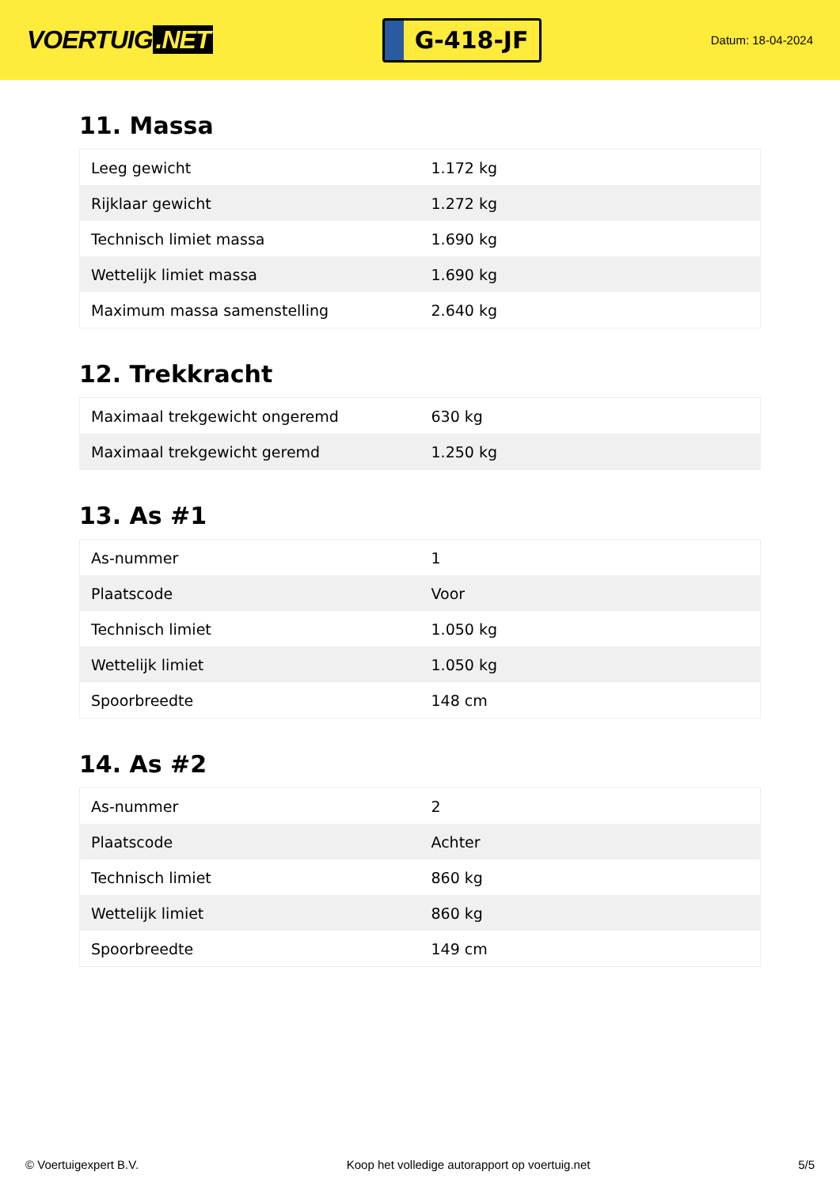VOERTUIG.NET
G-418-JF
Datum: 18-04-2024
11. Massa
| Leeg gewicht | 1.172 kg |
| Rijklaar gewicht | 1.272 kg |
| Technisch limiet massa | 1.690 kg |
| Wettelijk limiet massa | 1.690 kg |
| Maximum massa samenstelling | 2.640 kg |
12. Trekkracht
| Maximaal trekgewicht ongeremd | 630 kg |
| Maximaal trekgewicht geremd | 1.250 kg |
13. As #1
| As-nummer | 1 |
| Plaatscode | Voor |
| Technisch limiet | 1.050 kg |
| Wettelijk limiet | 1.050 kg |
| Spoorbreedte | 148 cm |
14. As #2
| As-nummer | 2 |
| Plaatscode | Achter |
| Technisch limiet | 860 kg |
| Wettelijk limiet | 860 kg |
| Spoorbreedte | 149 cm |
© Voertuigexpert B.V. Koop het volledige autorapport op voertuig.net 5/5